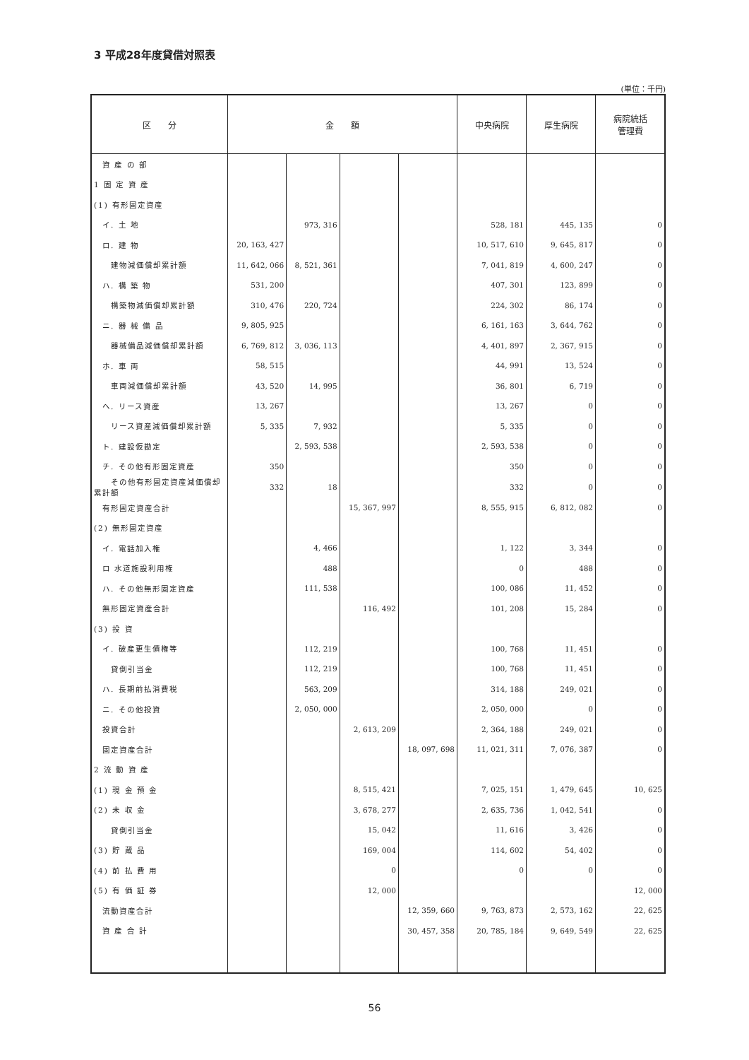3 平成28年度貸借対照表
(単位：千円)
| 区 分 | 金 額 | | | | 中央病院 | 厚生病院 | 病院統括 管理費 |
| --- | --- | --- | --- | --- | --- | --- | --- |
| 資 産 の 部 | | | | | | | |
| 1 固 定 資 産 | | | | | | | |
| (1) 有形固定資産 | | | | | | | |
| イ. 土 地 | | 973, 316 | | | 528, 181 | 445, 135 | 0 |
| ロ. 建 物 | 20, 163, 427 | | | | 10, 517, 610 | 9, 645, 817 | 0 |
| 建物減価償却累計額 | 11, 642, 066 | 8, 521, 361 | | | 7, 041, 819 | 4, 600, 247 | 0 |
| ハ. 構 築 物 | 531, 200 | | | | 407, 301 | 123, 899 | 0 |
| 構築物減価償却累計額 | 310, 476 | 220, 724 | | | 224, 302 | 86, 174 | 0 |
| ニ. 器 械 備 品 | 9, 805, 925 | | | | 6, 161, 163 | 3, 644, 762 | 0 |
| 器械備品減価償却累計額 | 6, 769, 812 | 3, 036, 113 | | | 4, 401, 897 | 2, 367, 915 | 0 |
| ホ. 車 両 | 58, 515 | | | | 44, 991 | 13, 524 | 0 |
| 車両減価償却累計額 | 43, 520 | 14, 995 | | | 36, 801 | 6, 719 | 0 |
| ヘ. リース資産 | 13, 267 | | | | 13, 267 | 0 | 0 |
| リース資産減価償却累計額 | 5, 335 | 7, 932 | | | 5, 335 | 0 | 0 |
| ト. 建設仮勘定 | | 2, 593, 538 | | | 2, 593, 538 | 0 | 0 |
| チ. その他有形固定資産 | 350 | | | | 350 | 0 | 0 |
| その他有形固定資産減価償却累計額 | 332 | 18 | | | 332 | 0 | 0 |
| 有形固定資産合計 | | | 15, 367, 997 | | 8, 555, 915 | 6, 812, 082 | 0 |
| (2) 無形固定資産 | | | | | | | |
| イ. 電話加入権 | | 4, 466 | | | 1, 122 | 3, 344 | 0 |
| ロ 水道施設利用権 | | 488 | | | 0 | 488 | 0 |
| ハ. その他無形固定資産 | | 111, 538 | | | 100, 086 | 11, 452 | 0 |
| 無形固定資産合計 | | | 116, 492 | | 101, 208 | 15, 284 | 0 |
| (3) 投 資 | | | | | | | |
| イ. 破産更生債権等 | | 112, 219 | | | 100, 768 | 11, 451 | 0 |
| 貸倒引当金 | | 112, 219 | | | 100, 768 | 11, 451 | 0 |
| ハ. 長期前払消費税 | | 563, 209 | | | 314, 188 | 249, 021 | 0 |
| ニ. その他投資 | | 2, 050, 000 | | | 2, 050, 000 | 0 | 0 |
| 投資合計 | | | 2, 613, 209 | | 2, 364, 188 | 249, 021 | 0 |
| 固定資産合計 | | | | 18, 097, 698 | 11, 021, 311 | 7, 076, 387 | 0 |
| 2 流 動 資 産 | | | | | | | |
| (1) 現 金 預 金 | | | 8, 515, 421 | | 7, 025, 151 | 1, 479, 645 | 10, 625 |
| (2) 未 収 金 | | | 3, 678, 277 | | 2, 635, 736 | 1, 042, 541 | 0 |
| 貸倒引当金 | | | 15, 042 | | 11, 616 | 3, 426 | 0 |
| (3) 貯 蔵 品 | | | 169, 004 | | 114, 602 | 54, 402 | 0 |
| (4) 前 払 費 用 | | | 0 | | 0 | 0 | 0 |
| (5) 有 価 証 券 | | | 12, 000 | | | | 12, 000 |
| 流動資産合計 | | | | 12, 359, 660 | 9, 763, 873 | 2, 573, 162 | 22, 625 |
| 資 産 合 計 | | | | 30, 457, 358 | 20, 785, 184 | 9, 649, 549 | 22, 625 |
56